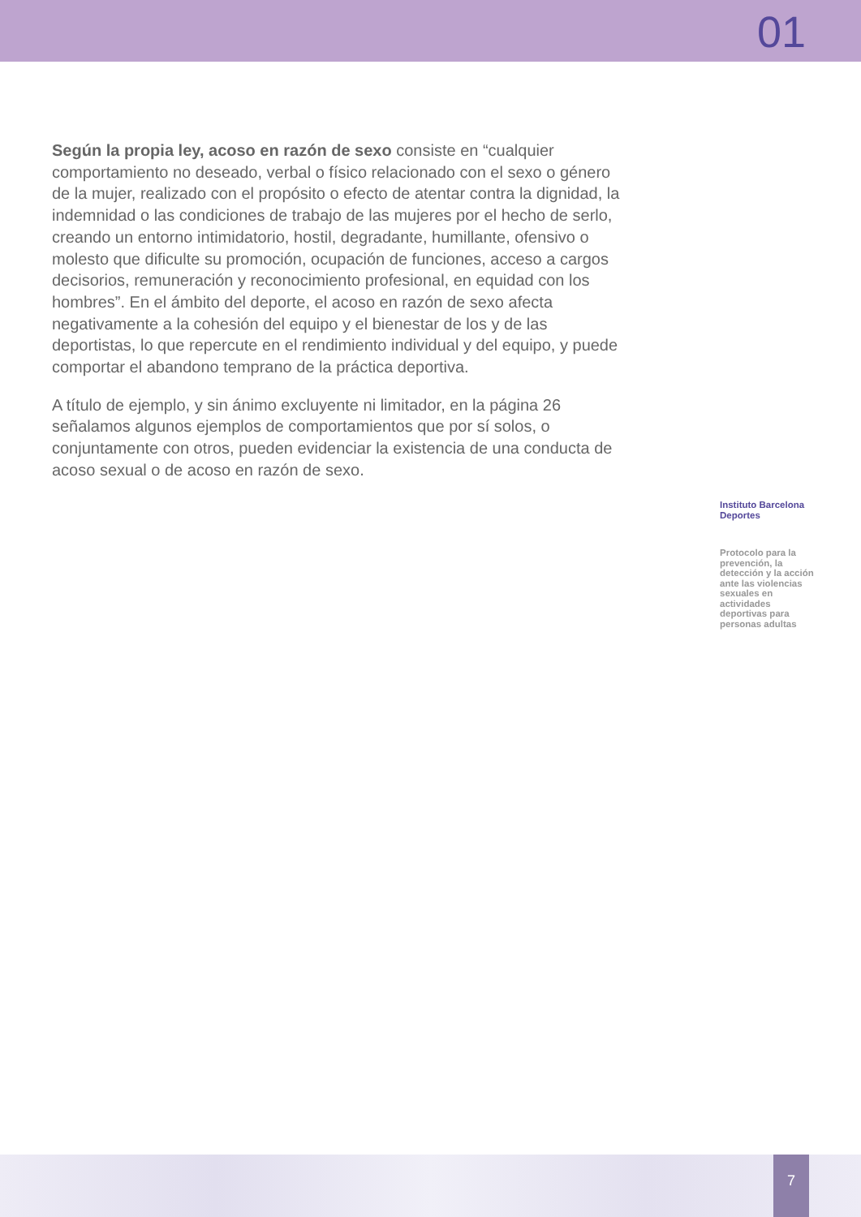01
Según la propia ley, acoso en razón de sexo consiste en “cualquier comportamiento no deseado, verbal o físico relacionado con el sexo o género de la mujer, realizado con el propósito o efecto de atentar contra la dignidad, la indemnidad o las condiciones de trabajo de las mujeres por el hecho de serlo, creando un entorno intimidatorio, hostil, degradante, humillante, ofensivo o molesto que dificulte su promoción, ocupación de funciones, acceso a cargos decisorios, remuneración y reconocimiento profesional, en equidad con los hombres”. En el ámbito del deporte, el acoso en razón de sexo afecta negativamente a la cohesión del equipo y el bienestar de los y de las deportistas, lo que repercute en el rendimiento individual y del equipo, y puede comportar el abandono temprano de la práctica deportiva.
A título de ejemplo, y sin ánimo excluyente ni limitador, en la página 26 señalamos algunos ejemplos de comportamientos que por sí solos, o conjuntamente con otros, pueden evidenciar la existencia de una conducta de acoso sexual o de acoso en razón de sexo.
Instituto Barcelona Deportes
Protocolo para la prevención, la detección y la acción ante las violencias sexuales en actividades deportivas para personas adultas
7